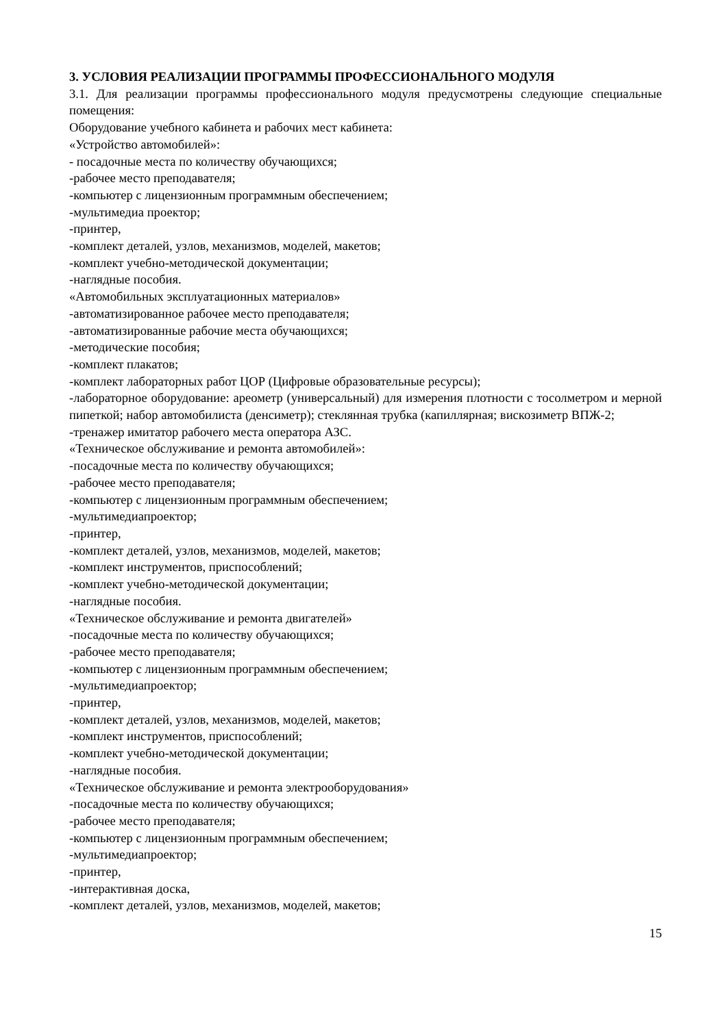3. УСЛОВИЯ РЕАЛИЗАЦИИ ПРОГРАММЫ ПРОФЕССИОНАЛЬНОГО МОДУЛЯ
3.1. Для реализации программы профессионального модуля предусмотрены следующие специальные помещения:
Оборудование учебного кабинета и рабочих мест кабинета:
«Устройство автомобилей»:
- посадочные места по количеству обучающихся;
-рабочее место преподавателя;
-компьютер с лицензионным программным обеспечением;
-мультимедиа проектор;
-принтер,
-комплект деталей, узлов, механизмов, моделей, макетов;
-комплект учебно-методической документации;
-наглядные пособия.
«Автомобильных эксплуатационных материалов»
-автоматизированное рабочее место преподавателя;
-автоматизированные рабочие места обучающихся;
-методические пособия;
-комплект плакатов;
-комплект лабораторных работ ЦОР (Цифровые образовательные ресурсы);
-лабораторное оборудование: ареометр (универсальный) для измерения плотности с тосолметром и мерной пипеткой; набор автомобилиста (денсиметр); стеклянная трубка (капиллярная; вискозиметр ВПЖ-2;
-тренажер имитатор рабочего места оператора АЗС.
«Техническое обслуживание и ремонта автомобилей»:
-посадочные места по количеству обучающихся;
-рабочее место преподавателя;
-компьютер с лицензионным программным обеспечением;
-мультимедиапроектор;
-принтер,
-комплект деталей, узлов, механизмов, моделей, макетов;
-комплект инструментов, приспособлений;
-комплект учебно-методической документации;
-наглядные пособия.
«Техническое обслуживание и ремонта двигателей»
-посадочные места по количеству обучающихся;
-рабочее место преподавателя;
-компьютер с лицензионным программным обеспечением;
-мультимедиапроектор;
-принтер,
-комплект деталей, узлов, механизмов, моделей, макетов;
-комплект инструментов, приспособлений;
-комплект учебно-методической документации;
-наглядные пособия.
«Техническое обслуживание и ремонта электрооборудования»
-посадочные места по количеству обучающихся;
-рабочее место преподавателя;
-компьютер с лицензионным программным обеспечением;
-мультимедиапроектор;
-принтер,
-интерактивная доска,
-комплект деталей, узлов, механизмов, моделей, макетов;
15